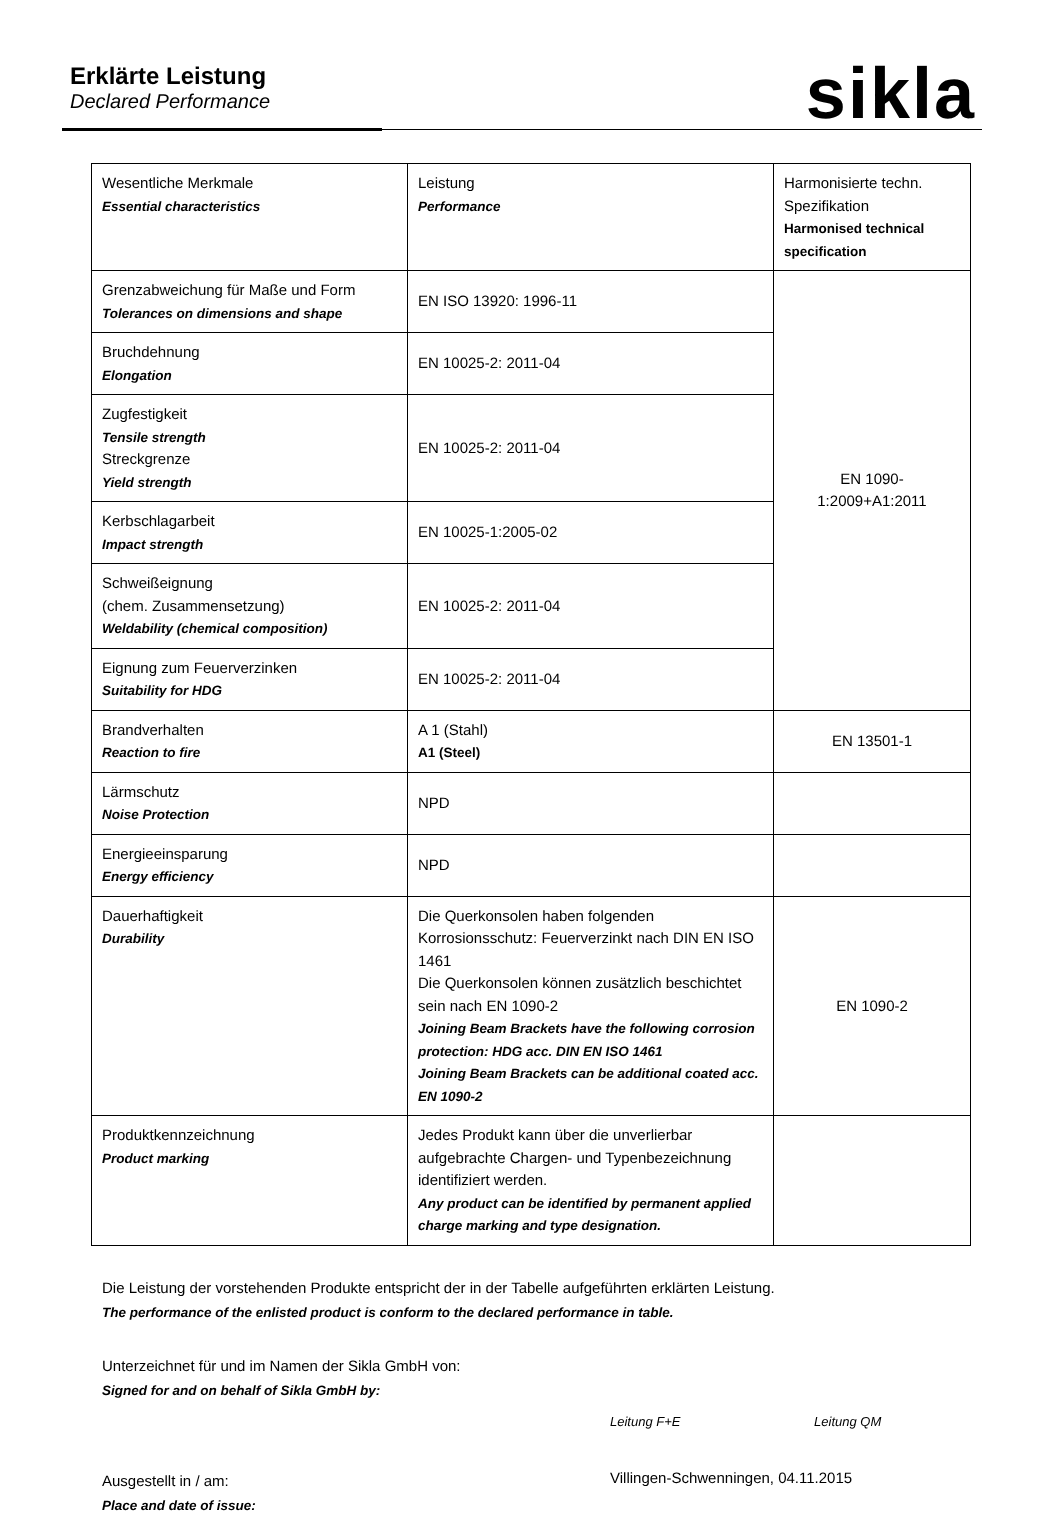Erklärte Leistung
Declared Performance
sikla
| Wesentliche Merkmale Essential characteristics | Leistung Performance | Harmonisierte techn. Spezifikation Harmonised technical specification |
| Grenzabweichung für Maße und Form Tolerances on dimensions and shape | EN ISO 13920: 1996-11 | EN 1090- 1:2009+A1:2011 |
| Bruchdehnung Elongation | EN 10025-2: 2011-04 | |
| Zugfestigkeit Tensile strength Streckgrenze Yield strength | EN 10025-2: 2011-04 | |
| Kerbschlagarbeit Impact strength | EN 10025-1:2005-02 | |
| Schweißeignung (chem. Zusammensetzung) Weldability (chemical composition) | EN 10025-2: 2011-04 | |
| Eignung zum Feuerverzinken Suitability for HDG | EN 10025-2: 2011-04 | |
| Brandverhalten Reaction to fire | A 1 (Stahl) A1 (Steel) | EN 13501-1 |
| Lärmschutz Noise Protection | NPD | |
| Energieeinsparung Energy efficiency | NPD | |
| Dauerhaftigkeit Durability | Die Querkonsolen haben folgenden Korrosionsschutz: Feuerverzinkt nach DIN EN ISO 1461 Die Querkonsolen können zusätzlich beschichtet sein nach EN 1090-2 Joining Beam Brackets have the following corrosion protection: HDG acc. DIN EN ISO 1461 Joining Beam Brackets can be additional coated acc. EN 1090-2 | EN 1090-2 |
| Produktkennzeichnung Product marking | Jedes Produkt kann über die unverlierbar aufgebrachte Chargen- und Typenbezeichnung identifiziert werden. Any product can be identified by permanent applied charge marking and type designation. | |
Die Leistung der vorstehenden Produkte entspricht der in der Tabelle aufgeführten erklärten Leistung.
The performance of the enlisted product is conform to the declared performance in table.
Unterzeichnet für und im Namen der Sikla GmbH von:
Signed for and on behalf of Sikla GmbH by:
Leitung F+E Leitung QM
Ausgestellt in / am:
Place and date of issue:
Villingen-Schwenningen, 04.11.2015